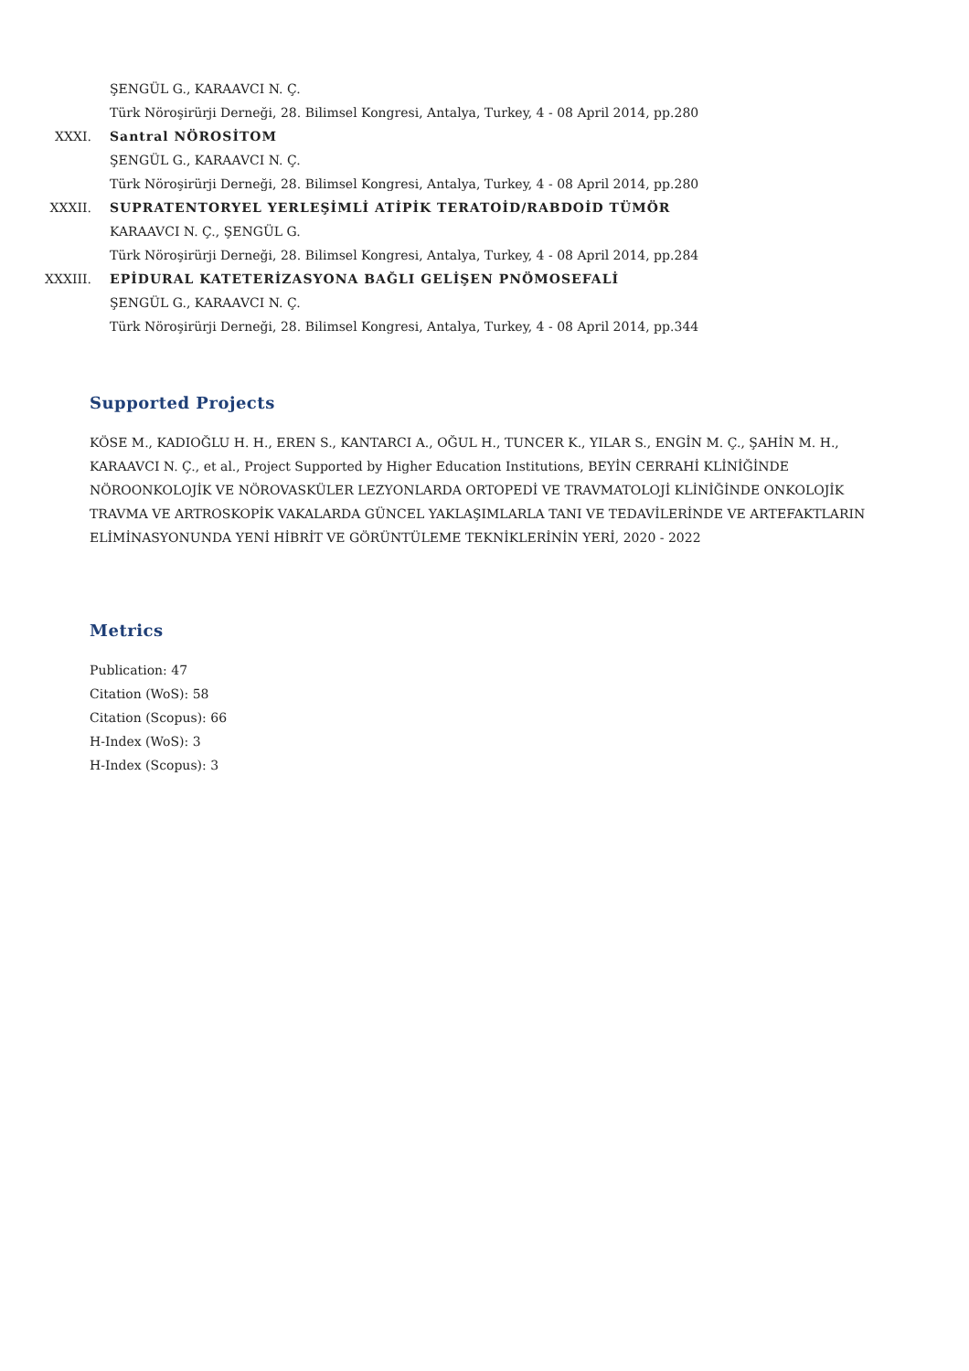ŞENGÜL G., KARAAVCI N. Ç.
Türk Nöroşirürji Derneği, 28. Bilimsel Kongresi, Antalya, Turkey, 4 - 08 April 2014, pp.280
XXXI. Santral NÖROSİTOM
ŞENGÜL G., KARAAVCI N. Ç.
Türk Nöroşirürji Derneği, 28. Bilimsel Kongresi, Antalya, Turkey, 4 - 08 April 2014, pp.280
XXXII. SUPRATENTORYEL YERLEŞİMLİ ATİPİK TERATOİD/RABDOİD TÜMÖR
KARAAVCI N. Ç., ŞENGÜL G.
Türk Nöroşirürji Derneği, 28. Bilimsel Kongresi, Antalya, Turkey, 4 - 08 April 2014, pp.284
XXXIII. EPİDURAL KATETERİZASYONA BAĞLI GELİŞEN PNÖMOSEFALİ
ŞENGÜL G., KARAAVCI N. Ç.
Türk Nöroşirürji Derneği, 28. Bilimsel Kongresi, Antalya, Turkey, 4 - 08 April 2014, pp.344
Supported Projects
KÖSE M., KADIOĞLU H. H., EREN S., KANTARCI A., OĞUL H., TUNCER K., YILAR S., ENGİN M. Ç., ŞAHİN M. H., KARAAVCI N. Ç., et al., Project Supported by Higher Education Institutions, BEYİN CERRAHİ KLİNİĞİNDE NÖROONKOLOJİK VE NÖROVASKÜLER LEZYONLARDA ORTOPEDİ VE TRAVMATOLOJİ KLİNİĞİNDE ONKOLOJİK TRAVMA VE ARTROSKOPİK VAKALARDA GÜNCEL YAKLAŞIMLARLA TANI VE TEDAVİLERİNDE VE ARTEFAKTLARIN ELİMİNASYONUNDA YENİ HİBRİT VE GÖRÜNTÜLEME TEKNİKLERİNİN YERİ, 2020 - 2022
Metrics
Publication: 47
Citation (WoS): 58
Citation (Scopus): 66
H-Index (WoS): 3
H-Index (Scopus): 3